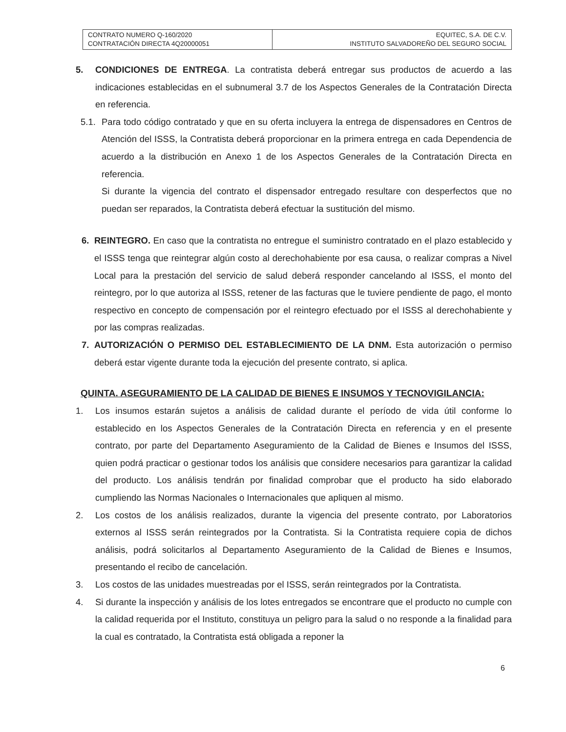| CONTRATO NUMERO Q-160/2020 CONTRATACIÓN DIRECTA 4Q20000051 | EQUITEC, S.A. DE C.V. INSTITUTO SALVADOREÑO DEL SEGURO SOCIAL |
5. CONDICIONES DE ENTREGA. La contratista deberá entregar sus productos de acuerdo a las indicaciones establecidas en el subnumeral 3.7 de los Aspectos Generales de la Contratación Directa en referencia.
5.1. Para todo código contratado y que en su oferta incluyera la entrega de dispensadores en Centros de Atención del ISSS, la Contratista deberá proporcionar en la primera entrega en cada Dependencia de acuerdo a la distribución en Anexo 1 de los Aspectos Generales de la Contratación Directa en referencia.
Si durante la vigencia del contrato el dispensador entregado resultare con desperfectos que no puedan ser reparados, la Contratista deberá efectuar la sustitución del mismo.
6. REINTEGRO. En caso que la contratista no entregue el suministro contratado en el plazo establecido y el ISSS tenga que reintegrar algún costo al derechohabiente por esa causa, o realizar compras a Nivel Local para la prestación del servicio de salud deberá responder cancelando al ISSS, el monto del reintegro, por lo que autoriza al ISSS, retener de las facturas que le tuviere pendiente de pago, el monto respectivo en concepto de compensación por el reintegro efectuado por el ISSS al derechohabiente y por las compras realizadas.
7. AUTORIZACIÓN O PERMISO DEL ESTABLECIMIENTO DE LA DNM. Esta autorización o permiso deberá estar vigente durante toda la ejecución del presente contrato, si aplica.
QUINTA. ASEGURAMIENTO DE LA CALIDAD DE BIENES E INSUMOS Y TECNOVIGILANCIA:
1. Los insumos estarán sujetos a análisis de calidad durante el período de vida útil conforme lo establecido en los Aspectos Generales de la Contratación Directa en referencia y en el presente contrato, por parte del Departamento Aseguramiento de la Calidad de Bienes e Insumos del ISSS, quien podrá practicar o gestionar todos los análisis que considere necesarios para garantizar la calidad del producto. Los análisis tendrán por finalidad comprobar que el producto ha sido elaborado cumpliendo las Normas Nacionales o Internacionales que apliquen al mismo.
2. Los costos de los análisis realizados, durante la vigencia del presente contrato, por Laboratorios externos al ISSS serán reintegrados por la Contratista. Si la Contratista requiere copia de dichos análisis, podrá solicitarlos al Departamento Aseguramiento de la Calidad de Bienes e Insumos, presentando el recibo de cancelación.
3. Los costos de las unidades muestreadas por el ISSS, serán reintegrados por la Contratista.
4. Si durante la inspección y análisis de los lotes entregados se encontrare que el producto no cumple con la calidad requerida por el Instituto, constituya un peligro para la salud o no responde a la finalidad para la cual es contratado, la Contratista está obligada a reponer la
6